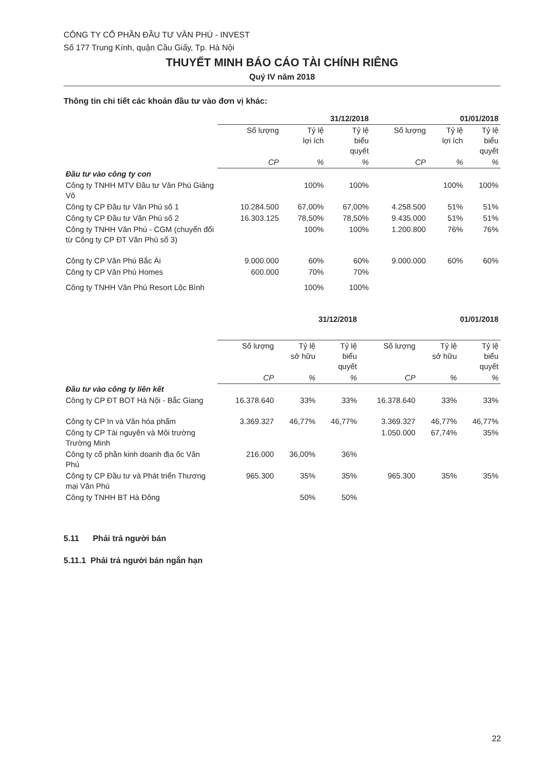CÔNG TY CỔ PHẦN ĐẦU TƯ VĂN PHÚ - INVEST
Số 177 Trung Kính, quận Cầu Giấy, Tp. Hà Nội
THUYẾT MINH BÁO CÁO TÀI CHÍNH RIÊNG
Quý IV năm 2018
Thông tin chi tiết các khoản đầu tư vào đơn vị khác:
| | 31/12/2018 | | | 01/01/2018 | | |
| --- | --- | --- | --- | --- | --- | --- |
| | Số lượng | Tỷ lệ lợi ích | Tỷ lệ biểu quyết | Số lượng | Tỷ lệ lợi ích | Tỷ lệ biểu quyết |
| | CP | % | % | CP | % | % |
| Đầu tư vào công ty con | | | | | | |
| Công ty TNHH MTV Đầu tư Văn Phú Giảng Võ | | 100% | 100% | | 100% | 100% |
| Công ty CP Đầu tư Văn Phú số 1 | 10.284.500 | 67,00% | 67,00% | 4.258.500 | 51% | 51% |
| Công ty CP Đầu tư Văn Phú số 2 | 16.303.125 | 78,50% | 78,50% | 9.435.000 | 51% | 51% |
| Công ty TNHH Văn Phú - CGM (chuyển đổi từ Công ty CP ĐT Văn Phú số 3) | | 100% | 100% | 1.200.800 | 76% | 76% |
| Công ty CP Văn Phú Bắc Ái | 9.000.000 | 60% | 60% | 9.000.000 | 60% | 60% |
| Công ty CP Văn Phú Homes | 600.000 | 70% | 70% | | | |
| Công ty TNHH Văn Phú Resort Lộc Bình | | 100% | 100% | | | |
| | 31/12/2018 | | | 01/01/2018 | | |
| --- | --- | --- | --- | --- | --- | --- |
| | Số lượng | Tỷ lệ sở hữu | Tỷ lệ biểu quyết | Số lượng | Tỷ lệ sở hữu | Tỷ lệ biểu quyết |
| | CP | % | % | CP | % | % |
| Đầu tư vào công ty liên kết | | | | | | |
| Công ty CP ĐT BOT Hà Nội - Bắc Giang | 16.378.640 | 33% | 33% | 16.378.640 | 33% | 33% |
| Công ty CP In và Văn hóa phẩm | 3.369.327 | 46,77% | 46,77% | 3.369.327 | 46,77% | 46,77% |
| Công ty CP Tài nguyên và Môi trường Trường Minh | | | | 1.050.000 | 67,74% | 35% |
| Công ty cổ phần kinh doanh địa ốc Văn Phú | 216.000 | 36,00% | 36% | | | |
| Công ty CP Đầu tư và Phát triển Thương mại Văn Phú | 965.300 | 35% | 35% | 965.300 | 35% | 35% |
| Công ty TNHH BT Hà Đông | | 50% | 50% | | | |
5.11 Phải trả người bán
5.11.1 Phải trả người bán ngắn hạn
22